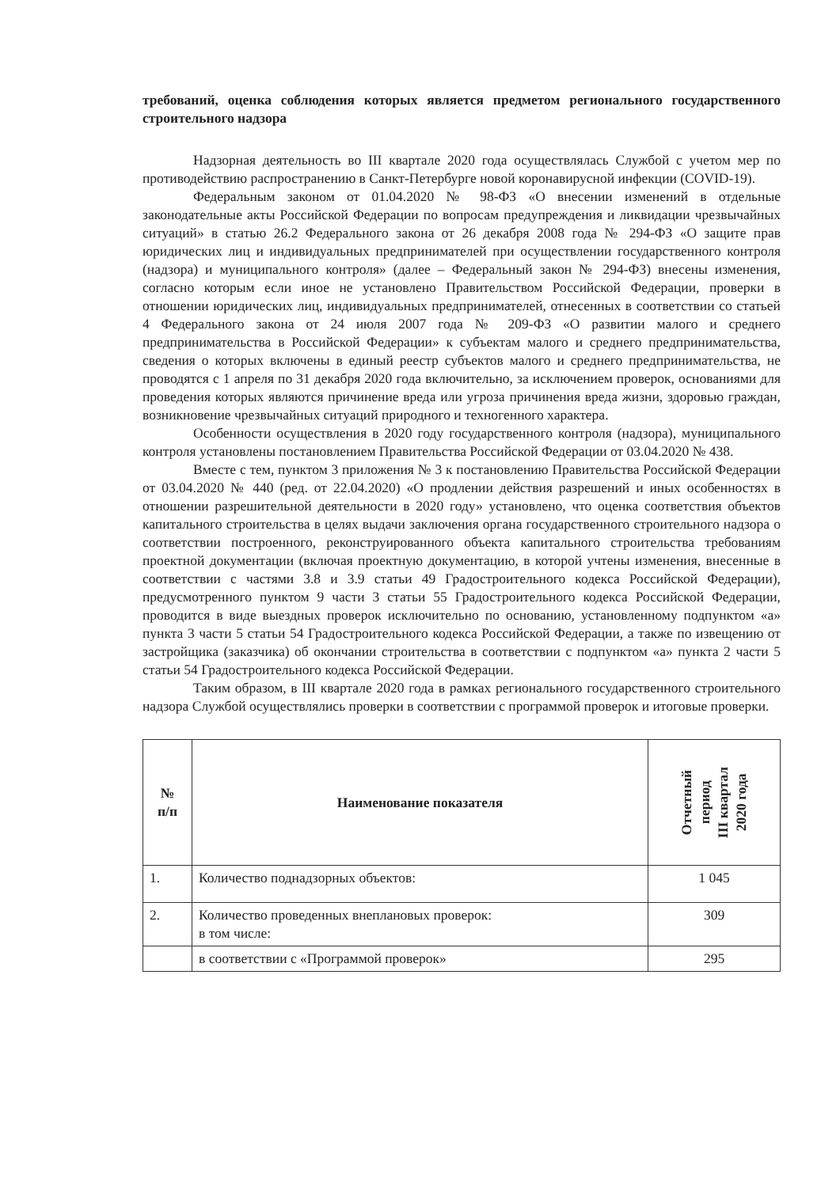требований, оценка соблюдения которых является предметом регионального государственного строительного надзора
Надзорная деятельность во III квартале 2020 года осуществлялась Службой с учетом мер по противодействию распространению в Санкт-Петербурге новой коронавирусной инфекции (COVID-19).
Федеральным законом от 01.04.2020 № 98-ФЗ «О внесении изменений в отдельные законодательные акты Российской Федерации по вопросам предупреждения и ликвидации чрезвычайных ситуаций» в статью 26.2 Федерального закона от 26 декабря 2008 года № 294-ФЗ «О защите прав юридических лиц и индивидуальных предпринимателей при осуществлении государственного контроля (надзора) и муниципального контроля» (далее – Федеральный закон № 294-ФЗ) внесены изменения, согласно которым если иное не установлено Правительством Российской Федерации, проверки в отношении юридических лиц, индивидуальных предпринимателей, отнесенных в соответствии со статьей 4 Федерального закона от 24 июля 2007 года № 209-ФЗ «О развитии малого и среднего предпринимательства в Российской Федерации» к субъектам малого и среднего предпринимательства, сведения о которых включены в единый реестр субъектов малого и среднего предпринимательства, не проводятся с 1 апреля по 31 декабря 2020 года включительно, за исключением проверок, основаниями для проведения которых являются причинение вреда или угроза причинения вреда жизни, здоровью граждан, возникновение чрезвычайных ситуаций природного и техногенного характера.
Особенности осуществления в 2020 году государственного контроля (надзора), муниципального контроля установлены постановлением Правительства Российской Федерации от 03.04.2020 № 438.
Вместе с тем, пунктом 3 приложения № 3 к постановлению Правительства Российской Федерации от 03.04.2020 № 440 (ред. от 22.04.2020) «О продлении действия разрешений и иных особенностях в отношении разрешительной деятельности в 2020 году» установлено, что оценка соответствия объектов капитального строительства в целях выдачи заключения органа государственного строительного надзора о соответствии построенного, реконструированного объекта капитального строительства требованиям проектной документации (включая проектную документацию, в которой учтены изменения, внесенные в соответствии с частями 3.8 и 3.9 статьи 49 Градостроительного кодекса Российской Федерации), предусмотренного пунктом 9 части 3 статьи 55 Градостроительного кодекса Российской Федерации, проводится в виде выездных проверок исключительно по основанию, установленному подпунктом «а» пункта 3 части 5 статьи 54 Градостроительного кодекса Российской Федерации, а также по извещению от застройщика (заказчика) об окончании строительства в соответствии с подпунктом «а» пункта 2 части 5 статьи 54 Градостроительного кодекса Российской Федерации.
Таким образом, в III квартале 2020 года в рамках регионального государственного строительного надзора Службой осуществлялись проверки в соответствии с программой проверок и итоговые проверки.
| № п/п | Наименование показателя | Отчетный период III квартал 2020 года |
| --- | --- | --- |
| 1. | Количество поднадзорных объектов: | 1 045 |
| 2. | Количество проведенных внеплановых проверок: в том числе: | 309 |
| | в соответствии с «Программой проверок» | 295 |